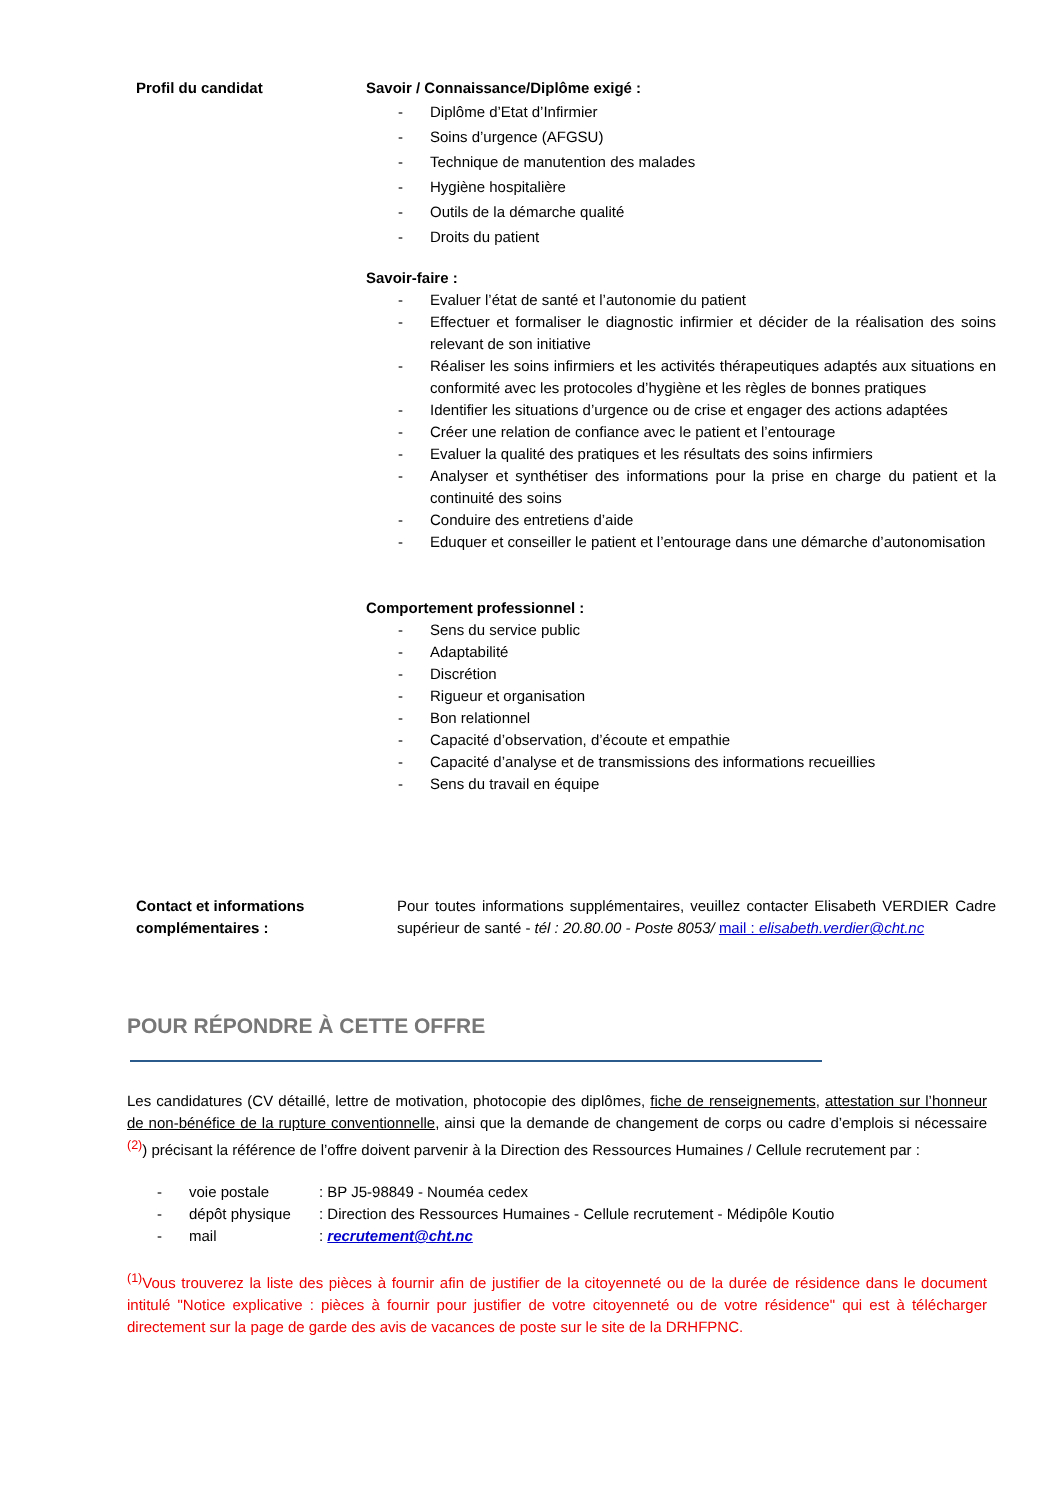Profil du candidat Savoir / Connaissance/Diplôme exigé :
- Diplôme d’Etat d’Infirmier
- Soins d’urgence (AFGSU)
- Technique de manutention des malades
- Hygiène hospitalière
- Outils de la démarche qualité
- Droits du patient
Savoir-faire :
- Evaluer l’état de santé et l’autonomie du patient
- Effectuer et formaliser le diagnostic infirmier et décider de la réalisation des soins relevant de son initiative
- Réaliser les soins infirmiers et les activités thérapeutiques adaptés aux situations en conformité avec les protocoles d’hygiène et les règles de bonnes pratiques
- Identifier les situations d’urgence ou de crise et engager des actions adaptées
- Créer une relation de confiance avec le patient et l’entourage
- Evaluer la qualité des pratiques et les résultats des soins infirmiers
- Analyser et synthétiser des informations pour la prise en charge du patient et la continuité des soins
- Conduire des entretiens d’aide
- Eduquer et conseiller le patient et l’entourage dans une démarche d’autonomisation
Comportement professionnel :
- Sens du service public
- Adaptabilité
- Discrétion
- Rigueur et organisation
- Bon relationnel
- Capacité d’observation, d’écoute et empathie
- Capacité d’analyse et de transmissions des informations recueillies
- Sens du travail en équipe
Contact et informations complémentaires :
Pour toutes informations supplémentaires, veuillez contacter Elisabeth VERDIER Cadre supérieur de santé - tél : 20.80.00 - Poste 8053/ mail : elisabeth.verdier@cht.nc
POUR RÉPONDRE À CETTE OFFRE
Les candidatures (CV détaillé, lettre de motivation, photocopie des diplômes, fiche de renseignements, attestation sur l’honneur de non-bénéfice de la rupture conventionnelle, ainsi que la demande de changement de corps ou cadre d’emplois si nécessaire <sup>(2)</sup>) précisant la référence de l’offre doivent parvenir à la Direction des Ressources Humaines / Cellule recrutement par :
- voie postale: BP J5-98849 - Nouméa cedex
- dépôt physique: Direction des Ressources Humaines - Cellule recrutement - Médipôle Koutio
- mail: recrutement@cht.nc
<sup>(1)</sup> Vous trouverez la liste des pièces à fournir afin de justifier de la citoyenneté ou de la durée de résidence dans le document intitulé "Notice explicative : pièces à fournir pour justifier de votre citoyenneté ou de votre résidence" qui est à télécharger directement sur la page de garde des avis de vacances de poste sur le site de la DRHFPNC.